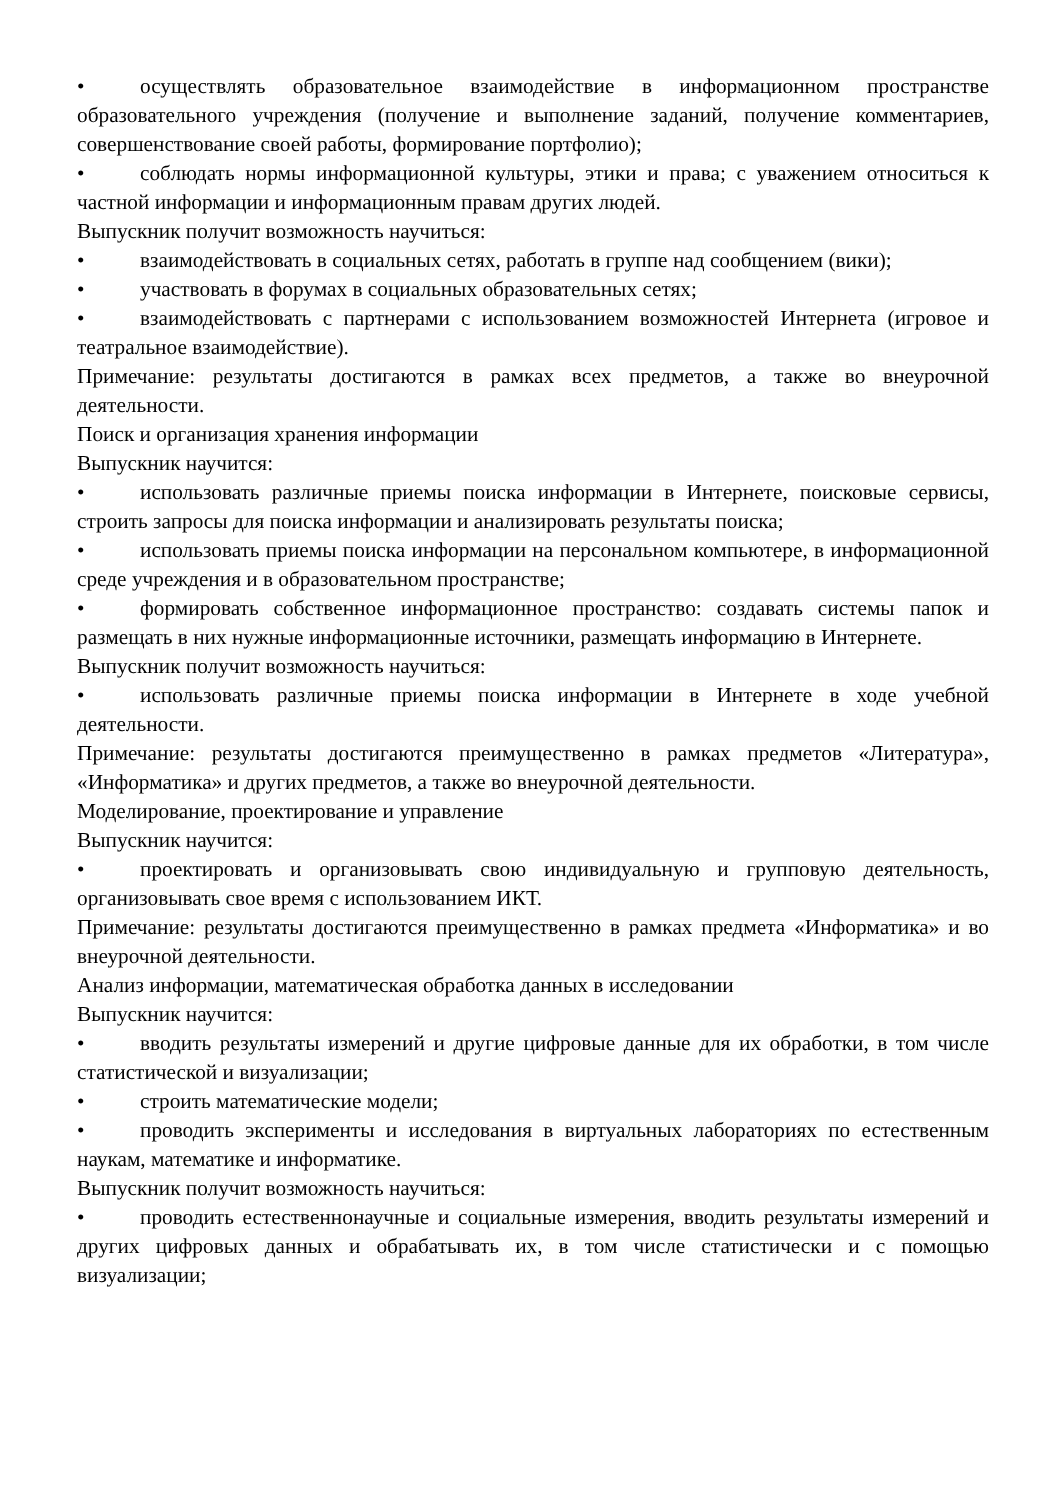• осуществлять образовательное взаимодействие в информационном пространстве образовательного учреждения (получение и выполнение заданий, получение комментариев, совершенствование своей работы, формирование портфолио);
• соблюдать нормы информационной культуры, этики и права; с уважением относиться к частной информации и информационным правам других людей.
Выпускник получит возможность научиться:
• взаимодействовать в социальных сетях, работать в группе над сообщением (вики);
• участвовать в форумах в социальных образовательных сетях;
• взаимодействовать с партнерами с использованием возможностей Интернета (игровое и театральное взаимодействие).
Примечание: результаты достигаются в рамках всех предметов, а также во внеурочной деятельности.
Поиск и организация хранения информации
Выпускник научится:
• использовать различные приемы поиска информации в Интернете, поисковые сервисы, строить запросы для поиска информации и анализировать результаты поиска;
• использовать приемы поиска информации на персональном компьютере, в информационной среде учреждения и в образовательном пространстве;
• формировать собственное информационное пространство: создавать системы папок и размещать в них нужные информационные источники, размещать информацию в Интернете.
Выпускник получит возможность научиться:
• использовать различные приемы поиска информации в Интернете в ходе учебной деятельности.
Примечание: результаты достигаются преимущественно в рамках предметов «Литература», «Информатика» и других предметов, а также во внеурочной деятельности.
Моделирование, проектирование и управление
Выпускник научится:
• проектировать и организовывать свою индивидуальную и групповую деятельность, организовывать свое время с использованием ИКТ.
Примечание: результаты достигаются преимущественно в рамках предмета «Информатика» и во внеурочной деятельности.
Анализ информации, математическая обработка данных в исследовании
Выпускник научится:
• вводить результаты измерений и другие цифровые данные для их обработки, в том числе статистической и визуализации;
• строить математические модели;
• проводить эксперименты и исследования в виртуальных лабораториях по естественным наукам, математике и информатике.
Выпускник получит возможность научиться:
• проводить естественнонаучные и социальные измерения, вводить результаты измерений и других цифровых данных и обрабатывать их, в том числе статистически и с помощью визуализации;